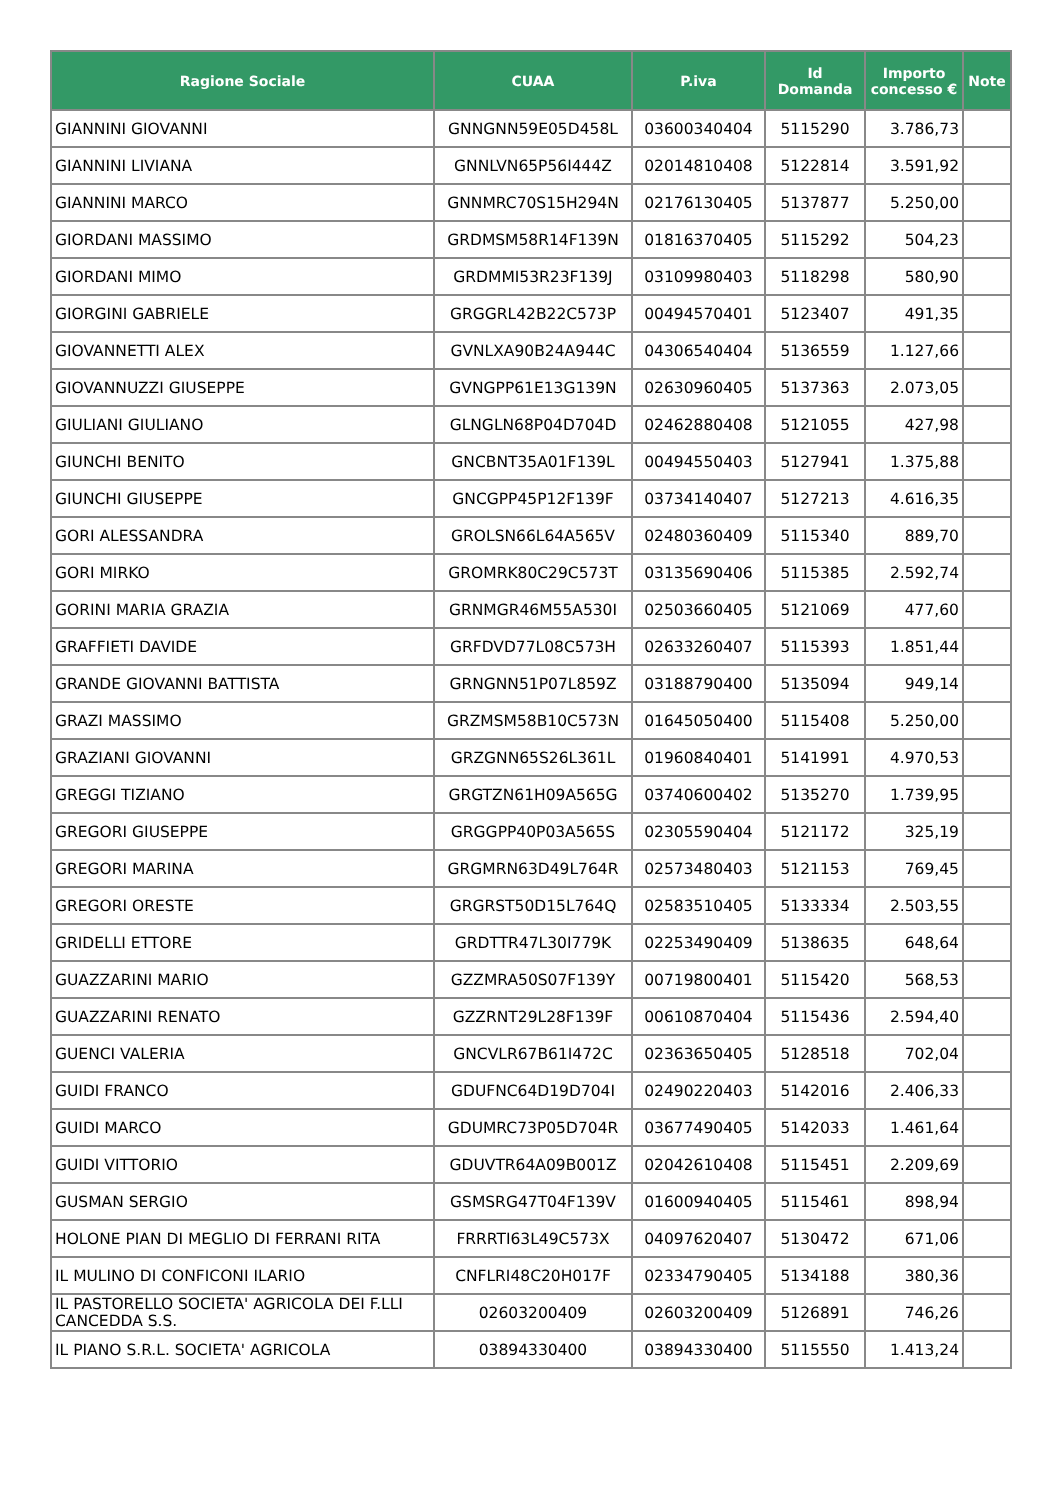| Ragione Sociale | CUAA | P.iva | Id Domanda | Importo concesso € | Note |
| --- | --- | --- | --- | --- | --- |
| GIANNINI GIOVANNI | GNNGNN59E05D458L | 03600340404 | 5115290 | 3.786,73 | |
| GIANNINI LIVIANA | GNNLVN65P56I444Z | 02014810408 | 5122814 | 3.591,92 | |
| GIANNINI MARCO | GNNMRC70S15H294N | 02176130405 | 5137877 | 5.250,00 | |
| GIORDANI MASSIMO | GRDMSM58R14F139N | 01816370405 | 5115292 | 504,23 | |
| GIORDANI MIMO | GRDMMI53R23F139J | 03109980403 | 5118298 | 580,90 | |
| GIORGINI GABRIELE | GRGGRL42B22C573P | 00494570401 | 5123407 | 491,35 | |
| GIOVANNETTI ALEX | GVNLXA90B24A944C | 04306540404 | 5136559 | 1.127,66 | |
| GIOVANNUZZI GIUSEPPE | GVNGPP61E13G139N | 02630960405 | 5137363 | 2.073,05 | |
| GIULIANI GIULIANO | GLNGLN68P04D704D | 02462880408 | 5121055 | 427,98 | |
| GIUNCHI BENITO | GNCBNT35A01F139L | 00494550403 | 5127941 | 1.375,88 | |
| GIUNCHI GIUSEPPE | GNCGPP45P12F139F | 03734140407 | 5127213 | 4.616,35 | |
| GORI ALESSANDRA | GROLSN66L64A565V | 02480360409 | 5115340 | 889,70 | |
| GORI MIRKO | GROMRK80C29C573T | 03135690406 | 5115385 | 2.592,74 | |
| GORINI MARIA GRAZIA | GRNMGR46M55A530I | 02503660405 | 5121069 | 477,60 | |
| GRAFFIETI DAVIDE | GRFDVD77L08C573H | 02633260407 | 5115393 | 1.851,44 | |
| GRANDE GIOVANNI BATTISTA | GRNGNN51P07L859Z | 03188790400 | 5135094 | 949,14 | |
| GRAZI MASSIMO | GRZMSM58B10C573N | 01645050400 | 5115408 | 5.250,00 | |
| GRAZIANI GIOVANNI | GRZGNN65S26L361L | 01960840401 | 5141991 | 4.970,53 | |
| GREGGI TIZIANO | GRGTZN61H09A565G | 03740600402 | 5135270 | 1.739,95 | |
| GREGORI GIUSEPPE | GRGGPP40P03A565S | 02305590404 | 5121172 | 325,19 | |
| GREGORI MARINA | GRGMRN63D49L764R | 02573480403 | 5121153 | 769,45 | |
| GREGORI ORESTE | GRGRST50D15L764Q | 02583510405 | 5133334 | 2.503,55 | |
| GRIDELLI ETTORE | GRDTTR47L30I779K | 02253490409 | 5138635 | 648,64 | |
| GUAZZARINI MARIO | GZZMRA50S07F139Y | 00719800401 | 5115420 | 568,53 | |
| GUAZZARINI RENATO | GZZRNT29L28F139F | 00610870404 | 5115436 | 2.594,40 | |
| GUENCI VALERIA | GNCVLR67B61I472C | 02363650405 | 5128518 | 702,04 | |
| GUIDI FRANCO | GDUFNC64D19D704I | 02490220403 | 5142016 | 2.406,33 | |
| GUIDI MARCO | GDUMRC73P05D704R | 03677490405 | 5142033 | 1.461,64 | |
| GUIDI VITTORIO | GDUVTR64A09B001Z | 02042610408 | 5115451 | 2.209,69 | |
| GUSMAN SERGIO | GSMSRG47T04F139V | 01600940405 | 5115461 | 898,94 | |
| HOLONE PIAN DI MEGLIO DI FERRANI RITA | FRRRTI63L49C573X | 04097620407 | 5130472 | 671,06 | |
| IL MULINO DI CONFICONI ILARIO | CNFLRI48C20H017F | 02334790405 | 5134188 | 380,36 | |
| IL PASTORELLO SOCIETA' AGRICOLA DEI F.LLI CANCEDDA S.S. | 02603200409 | 02603200409 | 5126891 | 746,26 | |
| IL PIANO S.R.L. SOCIETA' AGRICOLA | 03894330400 | 03894330400 | 5115550 | 1.413,24 | |